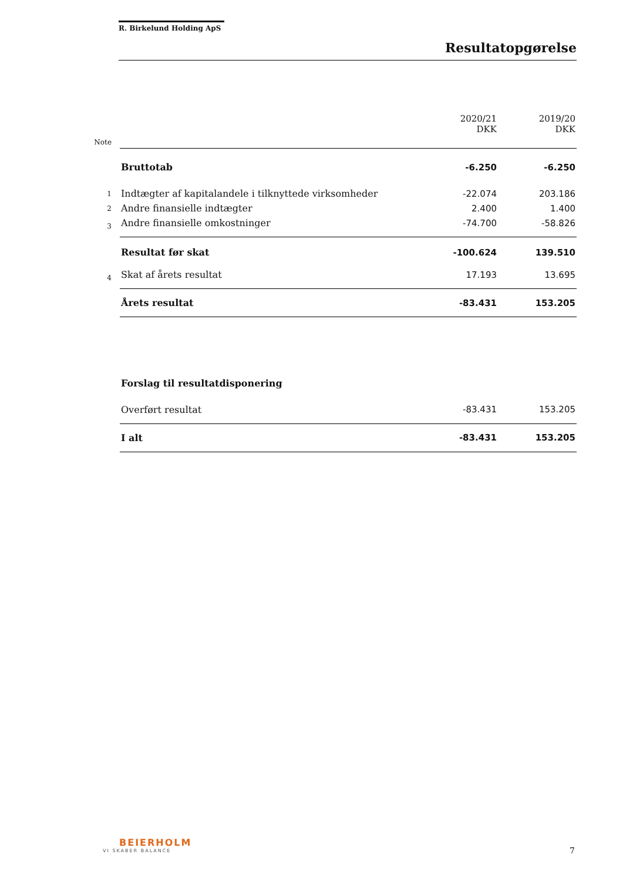R. Birkelund Holding ApS
Resultatopgørelse
| | | 2020/21 DKK | 2019/20 DKK |
| --- | --- | --- | --- |
| Note | | | |
| | Bruttotab | -6.250 | -6.250 |
| 1 | Indtægter af kapitalandele i tilknyttede virksomheder | -22.074 | 203.186 |
| 2 | Andre finansielle indtægter | 2.400 | 1.400 |
| 3 | Andre finansielle omkostninger | -74.700 | -58.826 |
| | Resultat før skat | -100.624 | 139.510 |
| 4 | Skat af årets resultat | 17.193 | 13.695 |
| | Årets resultat | -83.431 | 153.205 |
| | Forslag til resultatdisponering | | |
| | Overført resultat | -83.431 | 153.205 |
| | I alt | -83.431 | 153.205 |
BEIERHOLM
VI SKABER BALANCE
7